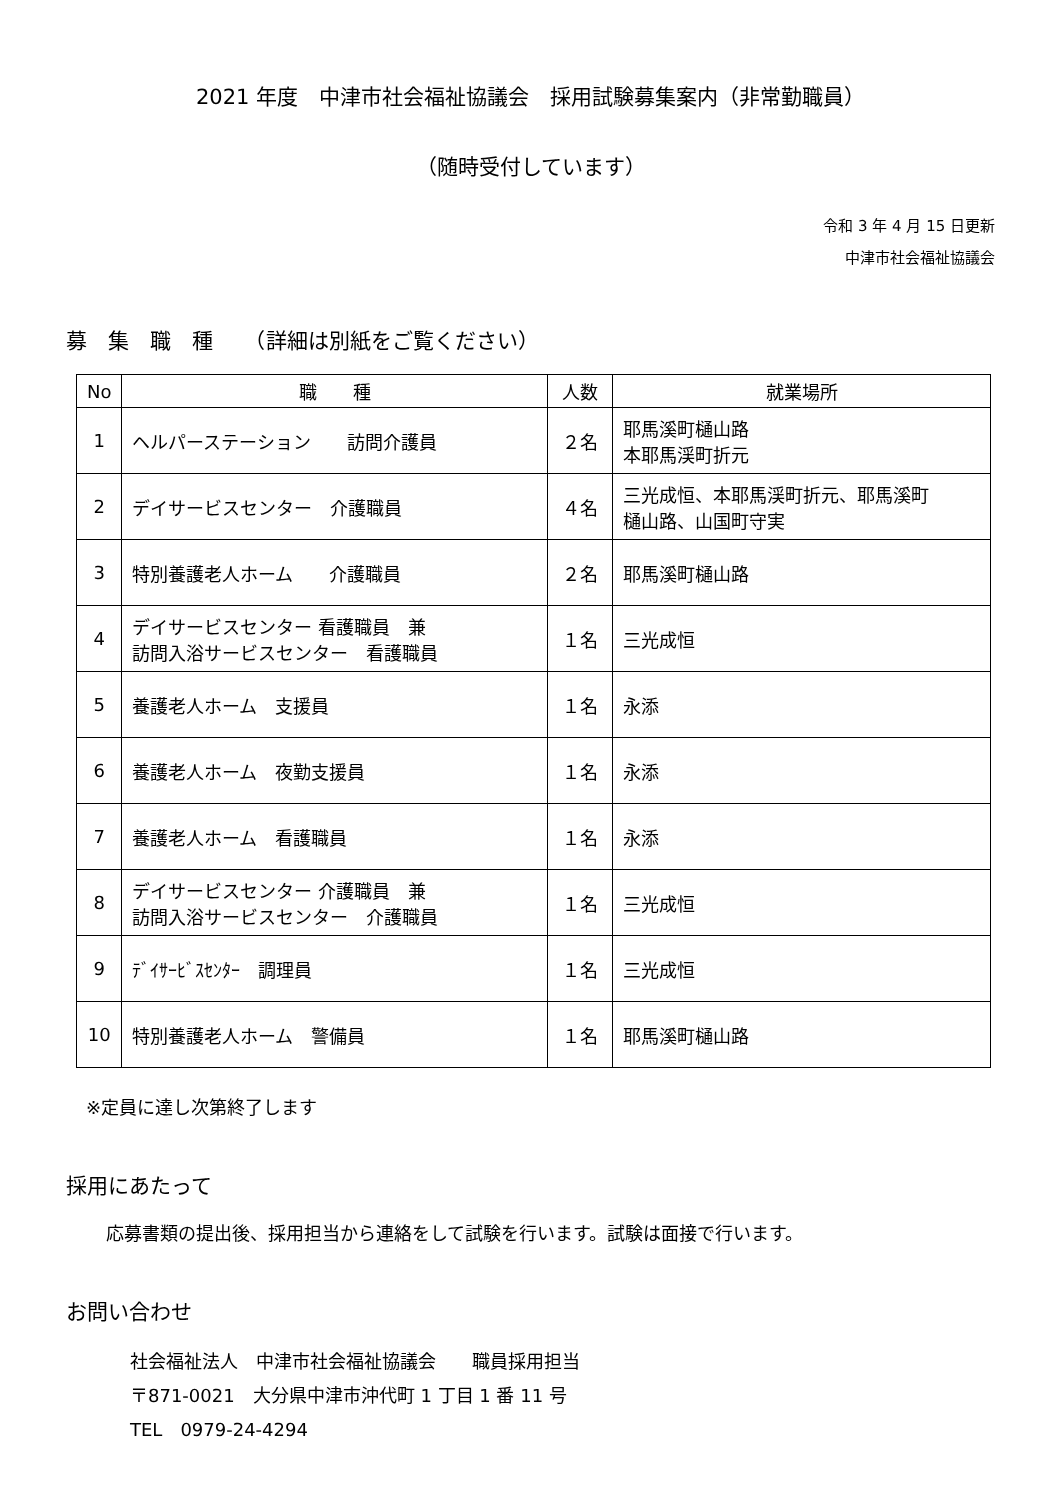2021 年度　中津市社会福祉協議会　採用試験募集案内（非常勤職員）
（随時受付しています）
令和 3 年 4 月 15 日更新
中津市社会福祉協議会
募　集　職　種　　（詳細は別紙をご覧ください）
| No | 職 種 | 人数 | 就業場所 |
| --- | --- | --- | --- |
| 1 | ヘルパーステーション 訪問介護員 | ２名 | 耶馬溪町樋山路 本耶馬渓町折元 |
| 2 | デイサービスセンター 介護職員 | ４名 | 三光成恒、本耶馬渓町折元、耶馬溪町 樋山路、山国町守実 |
| 3 | 特別養護老人ホーム 介護職員 | ２名 | 耶馬溪町樋山路 |
| 4 | デイサービスセンター 看護職員 兼 訪問入浴サービスセンター 看護職員 | １名 | 三光成恒 |
| 5 | 養護老人ホーム 支援員 | １名 | 永添 |
| 6 | 養護老人ホーム 夜勤支援員 | １名 | 永添 |
| 7 | 養護老人ホーム 看護職員 | １名 | 永添 |
| 8 | デイサービスセンター 介護職員 兼 訪問入浴サービスセンター 介護職員 | １名 | 三光成恒 |
| 9 | ﾃﾞｲｻｰﾋﾞｽｾﾝﾀｰ 調理員 | １名 | 三光成恒 |
| 10 | 特別養護老人ホーム 警備員 | １名 | 耶馬溪町樋山路 |
※定員に達し次第終了します
採用にあたって
応募書類の提出後、採用担当から連絡をして試験を行います。試験は面接で行います。
お問い合わせ
社会福祉法人　中津市社会福祉協議会　　職員採用担当
〒871-0021　大分県中津市沖代町 1 丁目 1 番 11 号
TEL　0979-24-4294